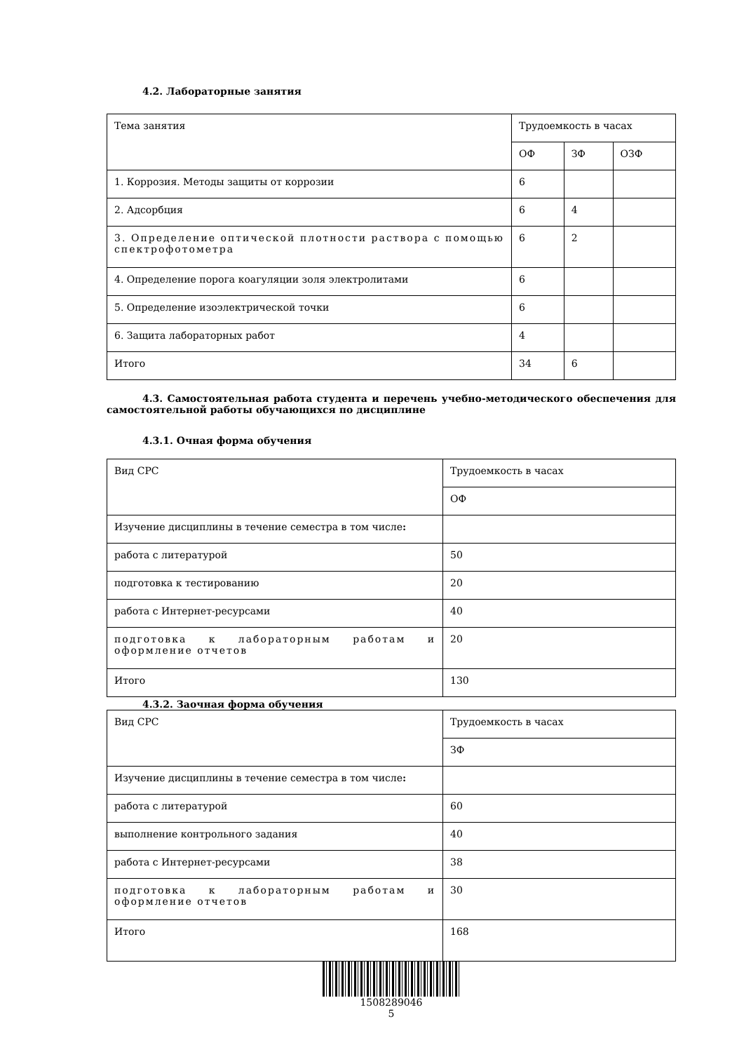4.2. Лабораторные занятия
| Тема занятия | Трудоемкость в часах | | |
| | ОФ | ЗФ | ОЗФ |
| 1. Коррозия. Методы защиты от коррозии | 6 | | |
| 2. Адсорбция | 6 | 4 | |
| 3. Определение оптической плотности раствора с помощью спектрофотометра | 6 | 2 | |
| 4. Определение порога коагуляции золя электролитами | 6 | | |
| 5. Определение изоэлектрической точки | 6 | | |
| 6. Защита лабораторных работ | 4 | | |
| Итого | 34 | 6 | |
4.3. Самостоятельная работа студента и перечень учебно-методического обеспечения для самостоятельной работы обучающихся по дисциплине
4.3.1. Очная форма обучения
| Вид СРС | Трудоемкость в часах |
| | ОФ |
| Изучение дисциплины в течение семестра в том числе : | |
| работа с литературой | 50 |
| подготовка к тестированию | 20 |
| работа с Интернет-ресурсами | 40 |
| подготовка к лабораторным работам и оформление отчетов | 20 |
| Итого | 130 |
4.3.2. Заочная форма обучения
| Вид СРС | Трудоемкость в часах |
| | ЗФ |
| Изучение дисциплины в течение семестра в том числе : | |
| работа с литературой | 60 |
| выполнение контрольного задания | 40 |
| работа с Интернет-ресурсами | 38 |
| подготовка к лабораторным работам и оформление отчетов | 30 |
| Итого | 168 |
1508289046
5